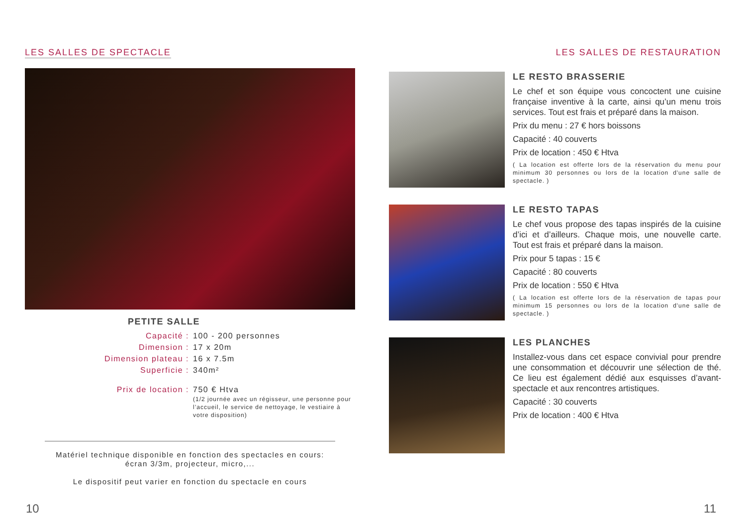LES SALLES DE SPECTACLE
PETITE SALLE
Capacité :
100 - 200 personnes
Dimension :
17 x 20m
Dimension plateau :
16 x 7.5m
Superficie :
340m²
Prix de location :
750 € Htva
(1/2 journée avec un régisseur, une personne pour l’accueil, le service de nettoyage, le vestiaire à votre disposition)
Matériel technique disponible en fonction des spectacles en cours: écran 3/3m, projecteur, micro,...
Le dispositif peut varier en fonction du spectacle en cours
LES SALLES DE RESTAURATION
LE RESTO BRASSERIE
Le chef et son équipe vous concoctent une cuisine française inventive à la carte, ainsi qu’un menu trois services. Tout est frais et préparé dans la maison.
Prix du menu : 27 € hors boissons
Capacité : 40 couverts
Prix de location : 450 € Htva
( La location est offerte lors de la réservation du menu pour minimum 30 personnes ou lors de la location d'une salle de spectacle. )
LE RESTO TAPAS
Le chef vous propose des tapas inspirés de la cuisine d’ici et d’ailleurs. Chaque mois, une nouvelle carte. Tout est frais et préparé dans la maison.
Prix pour 5 tapas : 15 €
Capacité : 80 couverts
Prix de location : 550 € Htva
( La location est offerte lors de la réservation de tapas pour minimum 15 personnes ou lors de la location d'une salle de spectacle. )
LES PLANCHES
Installez-vous dans cet espace convivial pour prendre une consommation et découvrir une sélection de thé. Ce lieu est également dédié aux esquisses d’avant-spectacle et aux rencontres artistiques.
Capacité : 30 couverts
Prix de location : 400 € Htva
10 11